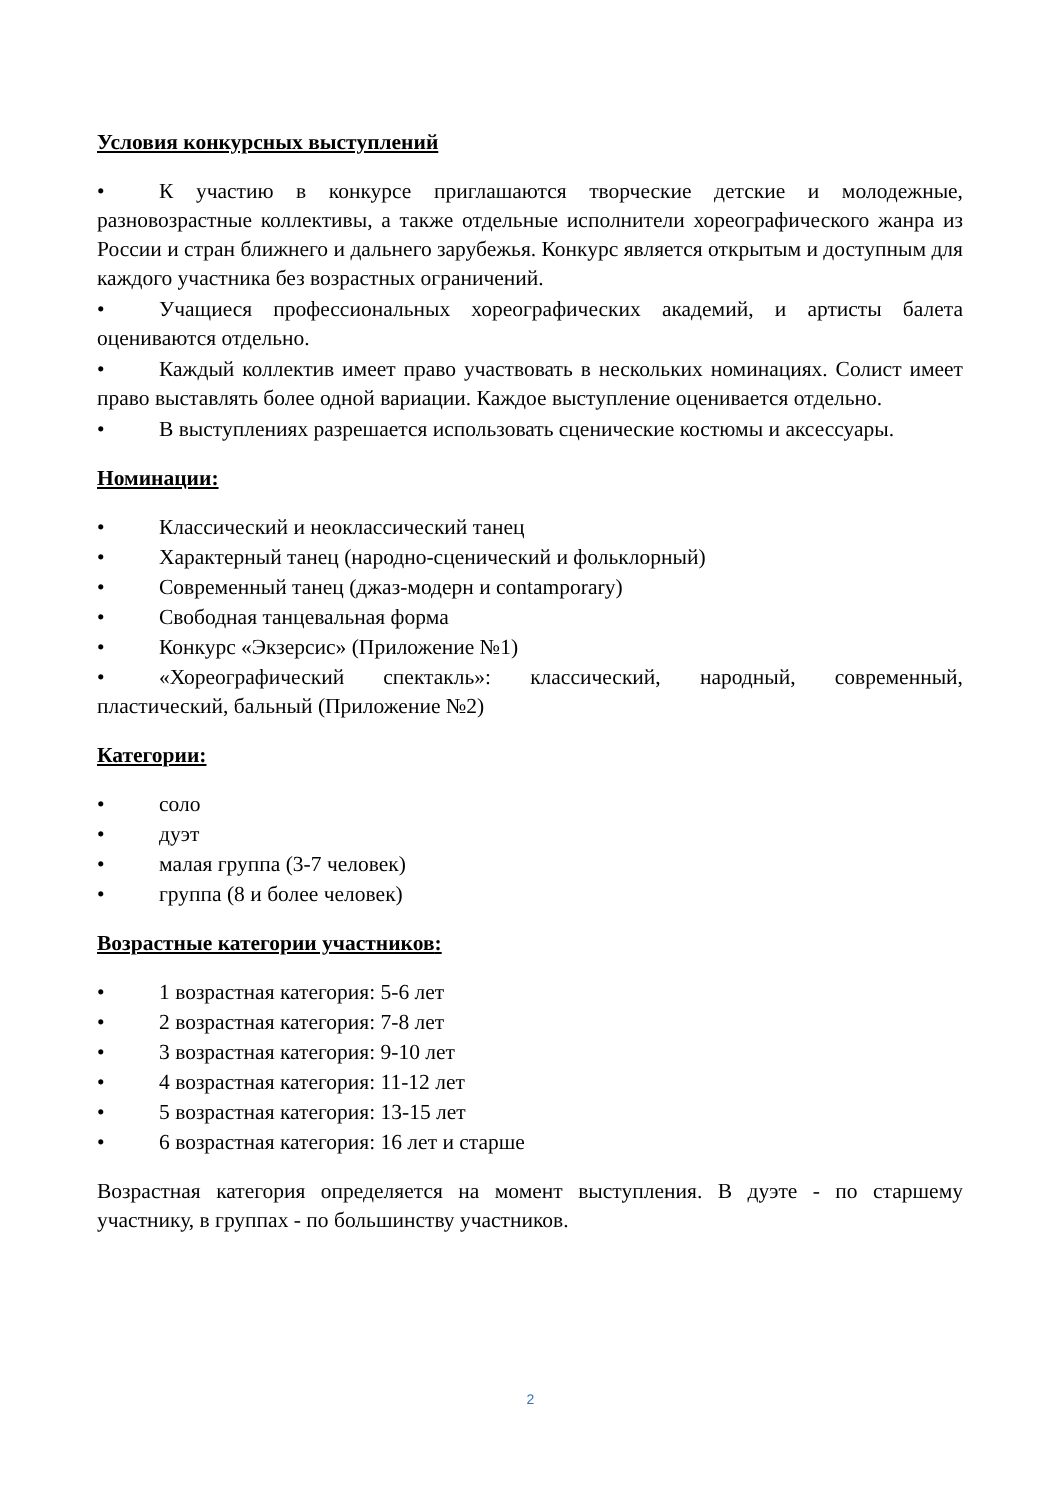Условия конкурсных выступлений
• К участию в конкурсе приглашаются творческие детские и молодежные, разновозрастные коллективы, а также отдельные исполнители хореографического жанра из России и стран ближнего и дальнего зарубежья. Конкурс является открытым и доступным для каждого участника без возрастных ограничений.
• Учащиеся профессиональных хореографических академий, и артисты балета оцениваются отдельно.
• Каждый коллектив имеет право участвовать в нескольких номинациях. Солист имеет право выставлять более одной вариации. Каждое выступление оценивается отдельно.
• В выступлениях разрешается использовать сценические костюмы и аксессуары.
Номинации:
• Классический и неоклассический танец
• Характерный танец (народно-сценический и фольклорный)
• Современный танец (джаз-модерн и contamporary)
• Свободная танцевальная форма
• Конкурс «Экзерсис» (Приложение №1)
• «Хореографический спектакль»: классический, народный, современный, пластический, бальный (Приложение №2)
Категории:
• соло
• дуэт
• малая группа (3-7 человек)
• группа (8 и более человек)
Возрастные категории участников:
• 1 возрастная категория: 5-6 лет
• 2 возрастная категория: 7-8 лет
• 3 возрастная категория: 9-10 лет
• 4 возрастная категория: 11-12 лет
• 5 возрастная категория: 13-15 лет
• 6 возрастная категория: 16 лет и старше
Возрастная категория определяется на момент выступления. В дуэте - по старшему участнику, в группах - по большинству участников.
2